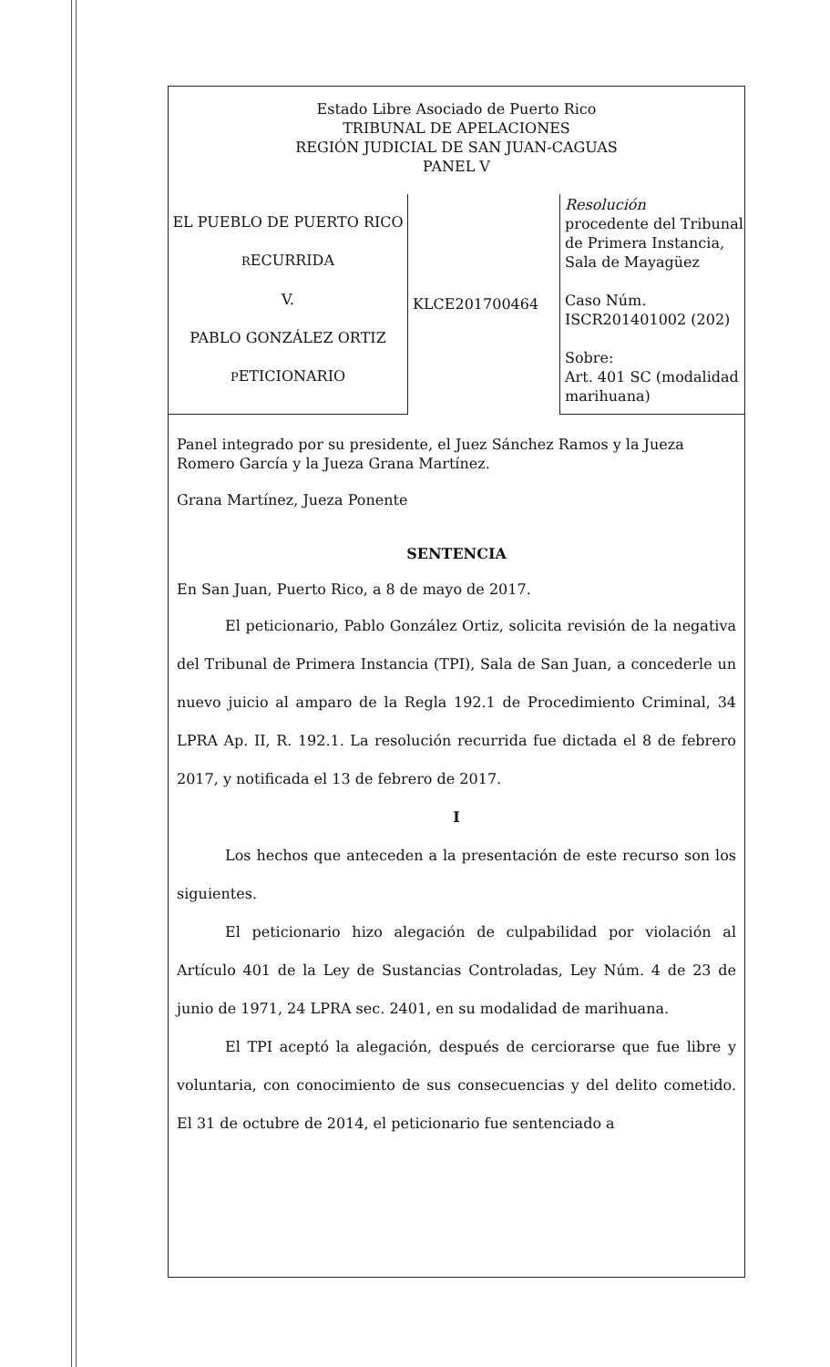Estado Libre Asociado de Puerto Rico
TRIBUNAL DE APELACIONES
REGIÓN JUDICIAL DE SAN JUAN-CAGUAS
PANEL V
| EL PUEBLO DE PUERTO RICO R ECURRIDA V. PABLO GONZÁLEZ ORTIZ P ETICIONARIO | KLCE201700464 | Resolución procedente del Tribunal de Primera Instancia, Sala de Mayagüez Caso Núm. ISCR201401002 (202) Sobre: Art. 401 SC (modalidad marihuana) |
Panel integrado por su presidente, el Juez Sánchez Ramos y la Jueza Romero García y la Jueza Grana Martínez.
Grana Martínez, Jueza Ponente
SENTENCIA
En San Juan, Puerto Rico, a 8 de mayo de 2017.
El peticionario, Pablo González Ortiz, solicita revisión de la negativa del Tribunal de Primera Instancia (TPI), Sala de San Juan, a concederle un nuevo juicio al amparo de la Regla 192.1 de Procedimiento Criminal, 34 LPRA Ap. II, R. 192.1. La resolución recurrida fue dictada el 8 de febrero 2017, y notificada el 13 de febrero de 2017.
I
Los hechos que anteceden a la presentación de este recurso son los siguientes.
El peticionario hizo alegación de culpabilidad por violación al Artículo 401 de la Ley de Sustancias Controladas, Ley Núm. 4 de 23 de junio de 1971, 24 LPRA sec. 2401, en su modalidad de marihuana.
El TPI aceptó la alegación, después de cerciorarse que fue libre y voluntaria, con conocimiento de sus consecuencias y del delito cometido. El 31 de octubre de 2014, el peticionario fue sentenciado a